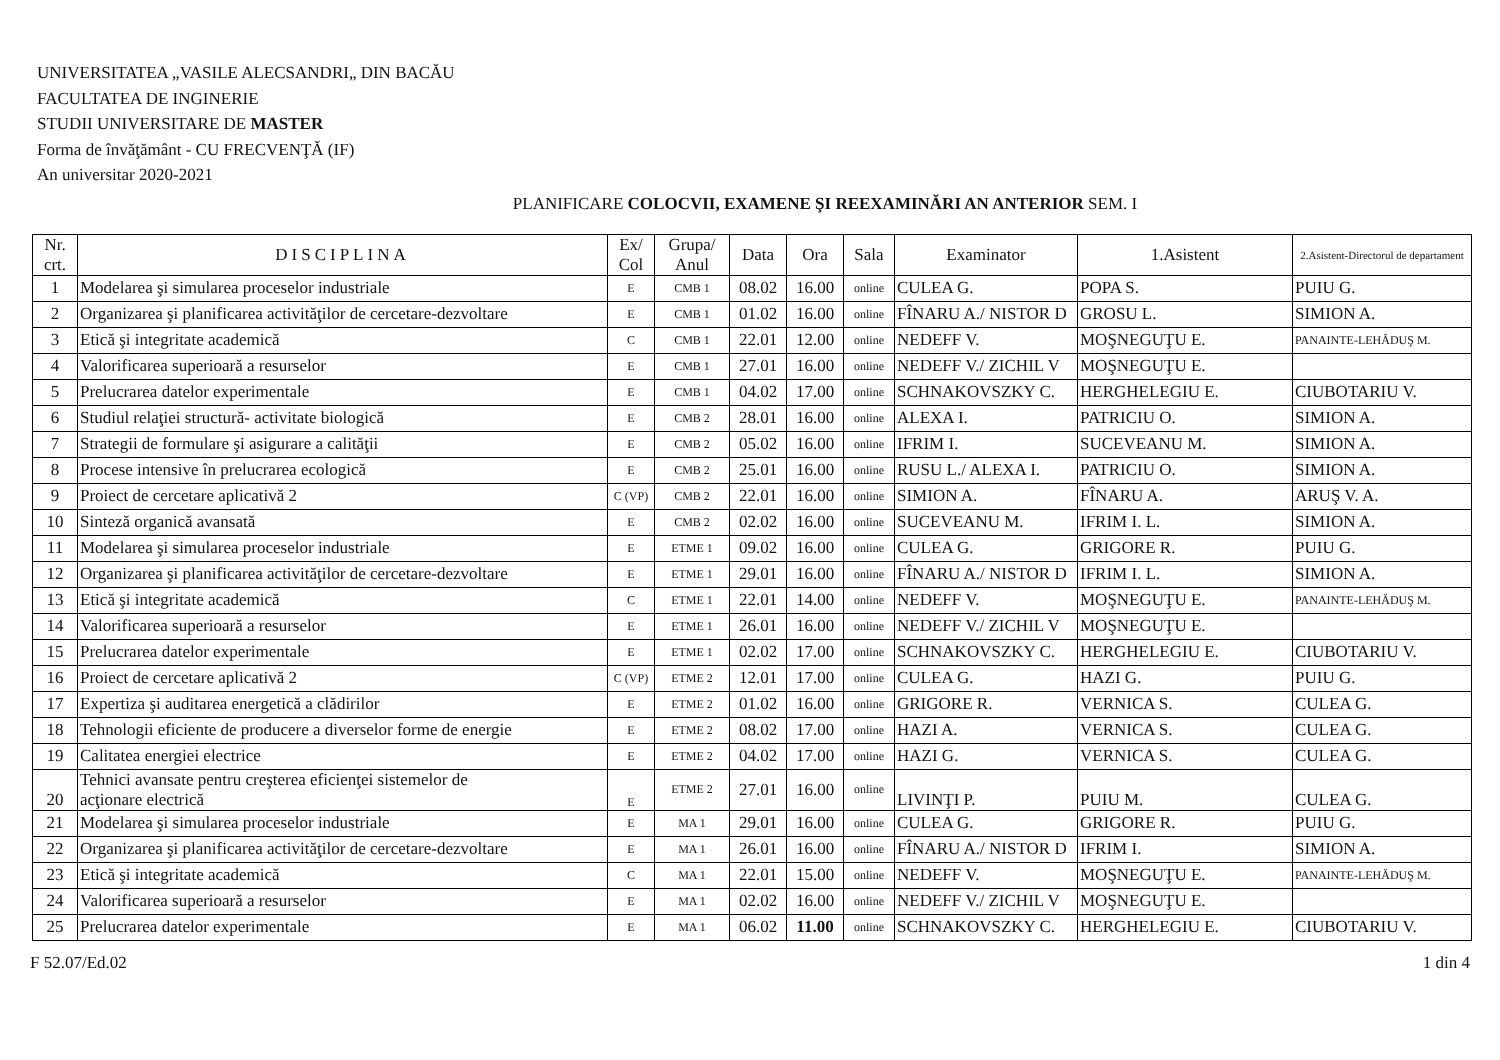UNIVERSITATEA „VASILE ALECSANDRI„ DIN BACĂU
FACULTATEA DE INGINERIE
STUDII UNIVERSITARE DE MASTER
Forma de învăţământ - CU FRECVENŢĂ (IF)
An universitar 2020-2021
PLANIFICARE COLOCVII, EXAMENE ŞI REEXAMINĂRI AN ANTERIOR SEM. I
| Nr. crt. | DISCIPLINA | Ex/ Col | Grupa/ Anul | Data | Ora | Sala | Examinator | 1.Asistent | 2.Asistent-Directorul de departament |
| --- | --- | --- | --- | --- | --- | --- | --- | --- | --- |
| 1 | Modelarea şi simularea proceselor industriale | E | CMB 1 | 08.02 | 16.00 | online | CULEA G. | POPA S. | PUIU G. |
| 2 | Organizarea şi planificarea activităţilor de cercetare-dezvoltare | E | CMB 1 | 01.02 | 16.00 | online | FÎNARU A./ NISTOR D | GROSU L. | SIMION A. |
| 3 | Etică şi integritate academică | C | CMB 1 | 22.01 | 12.00 | online | NEDEFF V. | MOŞNEGUŢU E. | PANAINTE-LEHĂDUŞ M. |
| 4 | Valorificarea superioară a resurselor | E | CMB 1 | 27.01 | 16.00 | online | NEDEFF V./ ZICHIL V | MOŞNEGUŢU E. | |
| 5 | Prelucrarea datelor experimentale | E | CMB 1 | 04.02 | 17.00 | online | SCHNAKOVSZKY C. | HERGHELEGIU E. | CIUBOTARIU V. |
| 6 | Studiul relaţiei structură- activitate biologică | E | CMB 2 | 28.01 | 16.00 | online | ALEXA I. | PATRICIU O. | SIMION A. |
| 7 | Strategii de formulare şi asigurare a calităţii | E | CMB 2 | 05.02 | 16.00 | online | IFRIM I. | SUCEVEANU M. | SIMION A. |
| 8 | Procese intensive în prelucrarea ecologică | E | CMB 2 | 25.01 | 16.00 | online | RUSU L./ ALEXA I. | PATRICIU O. | SIMION A. |
| 9 | Proiect de cercetare aplicativă 2 | C (VP) | CMB 2 | 22.01 | 16.00 | online | SIMION A. | FÎNARU A. | ARUŞ V. A. |
| 10 | Sinteză organică avansată | E | CMB 2 | 02.02 | 16.00 | online | SUCEVEANU M. | IFRIM I. L. | SIMION A. |
| 11 | Modelarea şi simularea proceselor industriale | E | ETME 1 | 09.02 | 16.00 | online | CULEA G. | GRIGORE R. | PUIU G. |
| 12 | Organizarea şi planificarea activităţilor de cercetare-dezvoltare | E | ETME 1 | 29.01 | 16.00 | online | FÎNARU A./ NISTOR D | IFRIM I. L. | SIMION A. |
| 13 | Etică şi integritate academică | C | ETME 1 | 22.01 | 14.00 | online | NEDEFF V. | MOŞNEGUŢU E. | PANAINTE-LEHĂDUŞ M. |
| 14 | Valorificarea superioară a resurselor | E | ETME 1 | 26.01 | 16.00 | online | NEDEFF V./ ZICHIL V | MOŞNEGUŢU E. | |
| 15 | Prelucrarea datelor experimentale | E | ETME 1 | 02.02 | 17.00 | online | SCHNAKOVSZKY C. | HERGHELEGIU E. | CIUBOTARIU V. |
| 16 | Proiect de cercetare aplicativă 2 | C (VP) | ETME 2 | 12.01 | 17.00 | online | CULEA G. | HAZI G. | PUIU G. |
| 17 | Expertiza şi auditarea energetică a clădirilor | E | ETME 2 | 01.02 | 16.00 | online | GRIGORE R. | VERNICA S. | CULEA G. |
| 18 | Tehnologii eficiente de producere a diverselor forme de energie | E | ETME 2 | 08.02 | 17.00 | online | HAZI A. | VERNICA S. | CULEA G. |
| 19 | Calitatea energiei electrice | E | ETME 2 | 04.02 | 17.00 | online | HAZI G. | VERNICA S. | CULEA G. |
| 20 | Tehnici avansate pentru creşterea eficienţei sistemelor de acţionare electrică | E | ETME 2 | 27.01 | 16.00 | online | LIVINŢI P. | PUIU M. | CULEA G. |
| 21 | Modelarea şi simularea proceselor industriale | E | MA 1 | 29.01 | 16.00 | online | CULEA G. | GRIGORE R. | PUIU G. |
| 22 | Organizarea şi planificarea activităţilor de cercetare-dezvoltare | E | MA 1 | 26.01 | 16.00 | online | FÎNARU A./ NISTOR D | IFRIM I. | SIMION A. |
| 23 | Etică şi integritate academică | C | MA 1 | 22.01 | 15.00 | online | NEDEFF V. | MOŞNEGUŢU E. | PANAINTE-LEHĂDUŞ M. |
| 24 | Valorificarea superioară a resurselor | E | MA 1 | 02.02 | 16.00 | online | NEDEFF V./ ZICHIL V | MOŞNEGUŢU E. | |
| 25 | Prelucrarea datelor experimentale | E | MA 1 | 06.02 | 11.00 | online | SCHNAKOVSZKY C. | HERGHELEGIU E. | CIUBOTARIU V. |
F 52.07/Ed.02 1 din 4